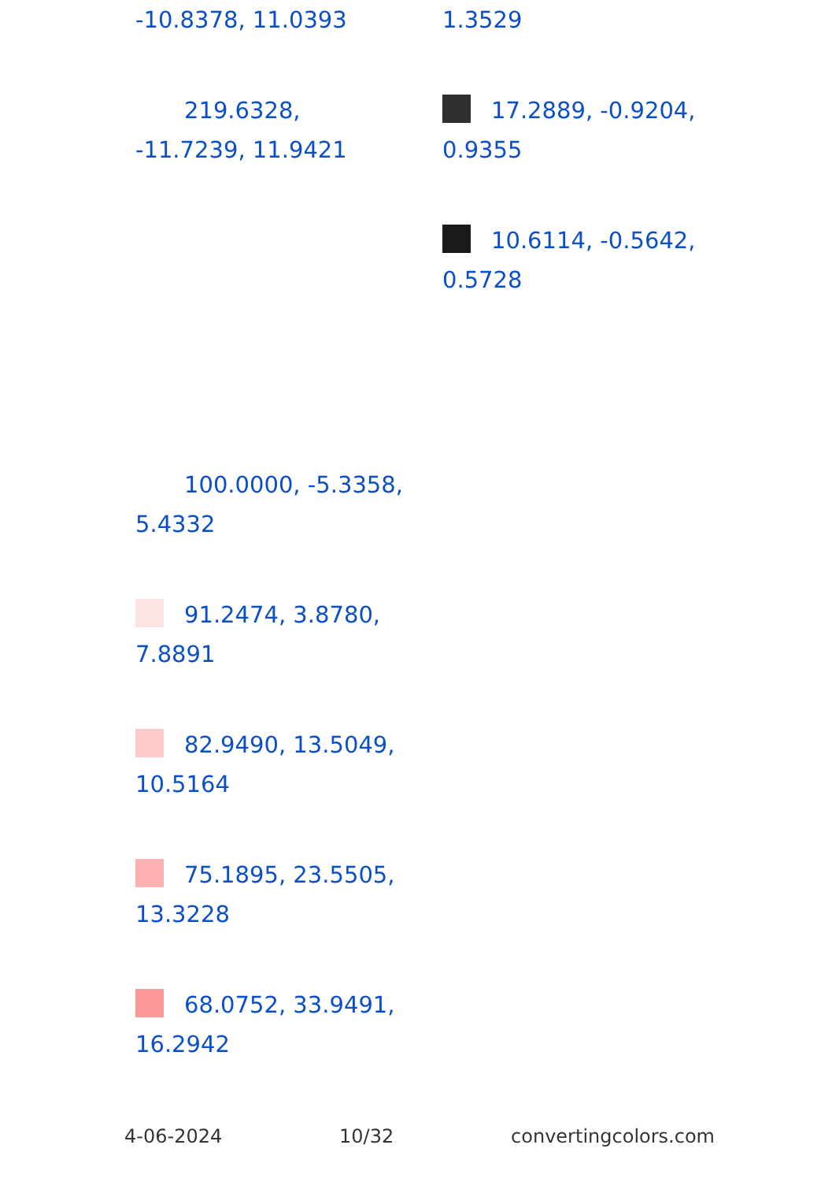-10.8378, 11.0393
219.6328, -11.7239, 11.9421
100.0000, -5.3358, 5.4332
91.2474, 3.8780, 7.8891
82.9490, 13.5049, 10.5164
75.1895, 23.5505, 13.3228
68.0752, 33.9491, 16.2942
1.3529
17.2889, -0.9204, 0.9355
10.6114, -0.5642, 0.5728
4-06-2024 10/32 convertingcolors.com